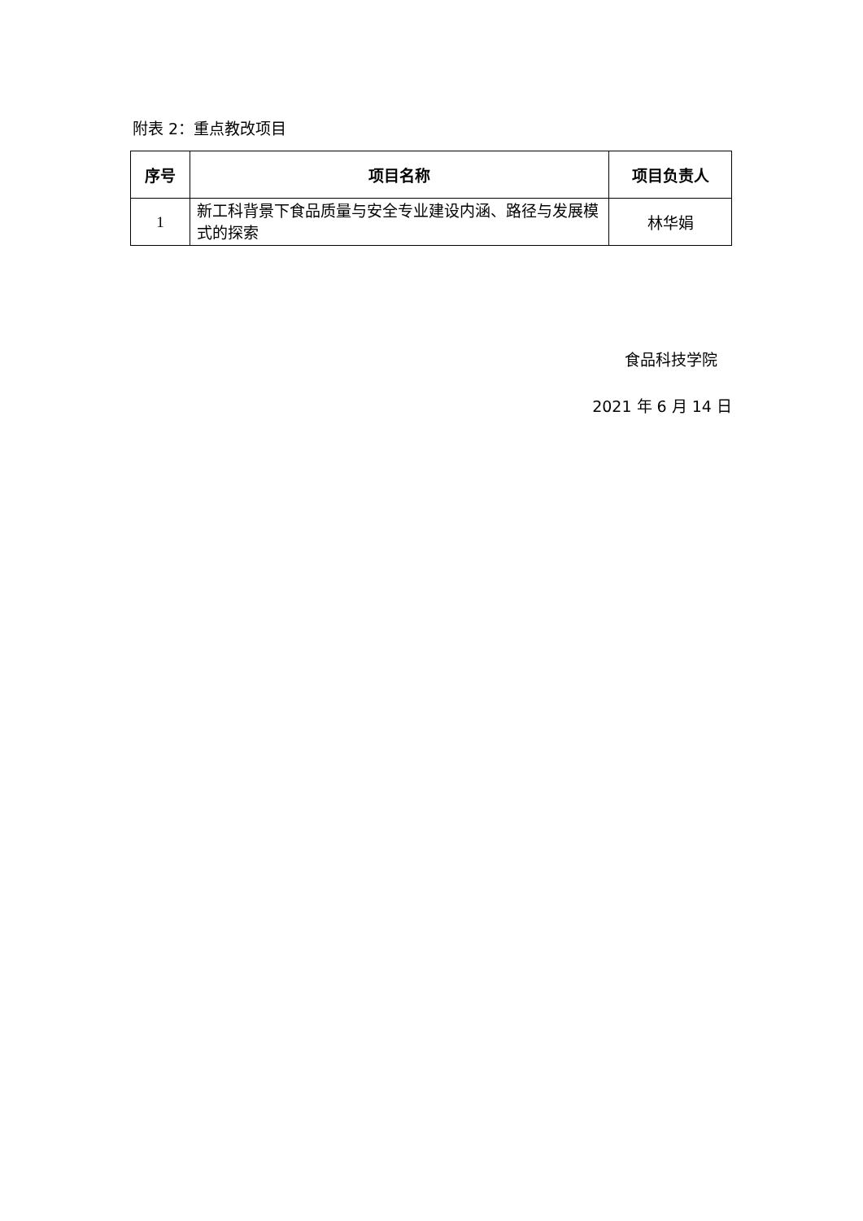附表 2：重点教改项目
| 序号 | 项目名称 | 项目负责人 |
| --- | --- | --- |
| 1 | 新工科背景下食品质量与安全专业建设内涵、路径与发展模式的探索 | 林华娟 |
食品科技学院
2021 年 6 月 14 日